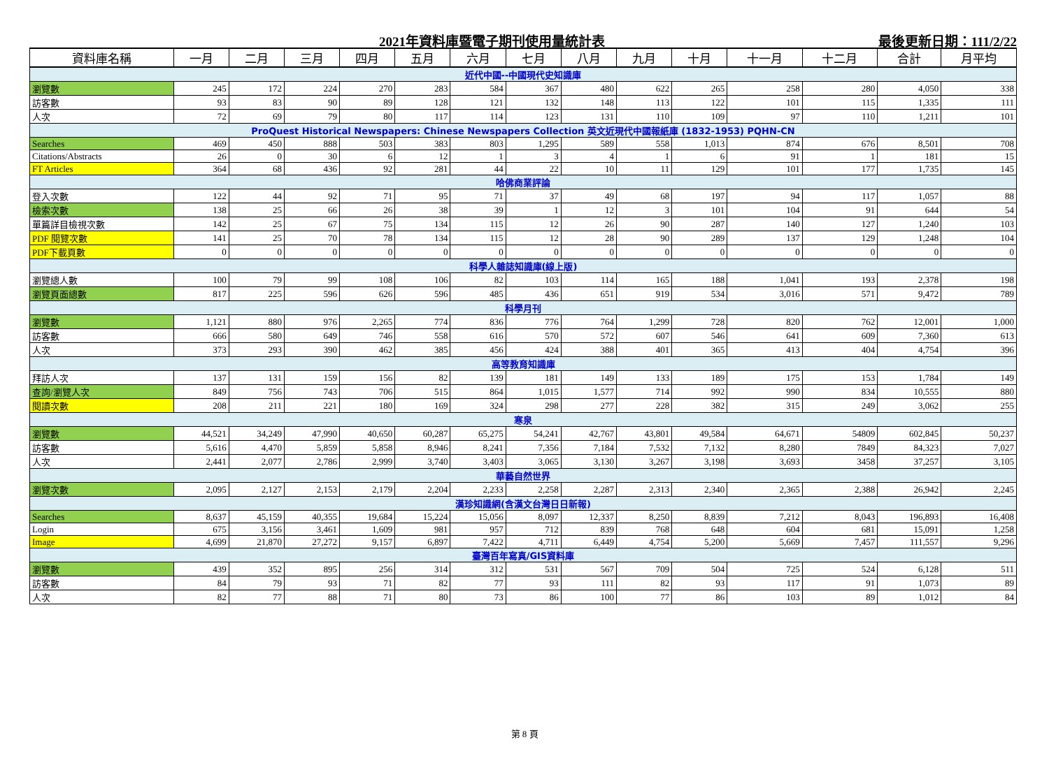2021年資料庫暨電子期刊使用量統計表 最後更新日期：111/2/22
| 資料庫名稱 | 一月 | 二月 | 三月 | 四月 | 五月 | 六月 | 七月 | 八月 | 九月 | 十月 | 十一月 | 十二月 | 合計 | 月平均 |
| --- | --- | --- | --- | --- | --- | --- | --- | --- | --- | --- | --- | --- | --- | --- |
| 近代中國--中國現代史知識庫 | | | | | | | | | | | | | | |
| 瀏覽數 | 245 | 172 | 224 | 270 | 283 | 584 | 367 | 480 | 622 | 265 | 258 | 280 | 4,050 | 338 |
| 訪客數 | 93 | 83 | 90 | 89 | 128 | 121 | 132 | 148 | 113 | 122 | 101 | 115 | 1,335 | 111 |
| 人次 | 72 | 69 | 79 | 80 | 117 | 114 | 123 | 131 | 110 | 109 | 97 | 110 | 1,211 | 101 |
| ProQuest Historical Newspapers: Chinese Newspapers Collection 英文近現代中國報紙庫 (1832-1953) PQHN-CN | | | | | | | | | | | | | | |
| Searches | 469 | 450 | 888 | 503 | 383 | 803 | 1,295 | 589 | 558 | 1,013 | 874 | 676 | 8,501 | 708 |
| Citations/Abstracts | 26 | 0 | 30 | 6 | 12 | 1 | 3 | 4 | 1 | 6 | 91 | 1 | 181 | 15 |
| FT Articles | 364 | 68 | 436 | 92 | 281 | 44 | 22 | 10 | 11 | 129 | 101 | 177 | 1,735 | 145 |
| 哈佛商業評論 | | | | | | | | | | | | | | |
| 登入次數 | 122 | 44 | 92 | 71 | 95 | 71 | 37 | 49 | 68 | 197 | 94 | 117 | 1,057 | 88 |
| 檢索次數 | 138 | 25 | 66 | 26 | 38 | 39 | 1 | 12 | 3 | 101 | 104 | 91 | 644 | 54 |
| 單篇詳目檢視次數 | 142 | 25 | 67 | 75 | 134 | 115 | 12 | 26 | 90 | 287 | 140 | 127 | 1,240 | 103 |
| PDF 閱覽次數 | 141 | 25 | 70 | 78 | 134 | 115 | 12 | 28 | 90 | 289 | 137 | 129 | 1,248 | 104 |
| PDF下載頁數 | 0 | 0 | 0 | 0 | 0 | 0 | 0 | 0 | 0 | 0 | 0 | 0 | 0 | 0 |
| 科學人雜誌知識庫(線上版) | | | | | | | | | | | | | | |
| 瀏覽總人數 | 100 | 79 | 99 | 108 | 106 | 82 | 103 | 114 | 165 | 188 | 1,041 | 193 | 2,378 | 198 |
| 瀏覽頁面總數 | 817 | 225 | 596 | 626 | 596 | 485 | 436 | 651 | 919 | 534 | 3,016 | 571 | 9,472 | 789 |
| 科學月刊 | | | | | | | | | | | | | | |
| 瀏覽數 | 1,121 | 880 | 976 | 2,265 | 774 | 836 | 776 | 764 | 1,299 | 728 | 820 | 762 | 12,001 | 1,000 |
| 訪客數 | 666 | 580 | 649 | 746 | 558 | 616 | 570 | 572 | 607 | 546 | 641 | 609 | 7,360 | 613 |
| 人次 | 373 | 293 | 390 | 462 | 385 | 456 | 424 | 388 | 401 | 365 | 413 | 404 | 4,754 | 396 |
| 高等教育知識庫 | | | | | | | | | | | | | | |
| 拜訪人次 | 137 | 131 | 159 | 156 | 82 | 139 | 181 | 149 | 133 | 189 | 175 | 153 | 1,784 | 149 |
| 查詢/瀏覽人次 | 849 | 756 | 743 | 706 | 515 | 864 | 1,015 | 1,577 | 714 | 992 | 990 | 834 | 10,555 | 880 |
| 閱讀次數 | 208 | 211 | 221 | 180 | 169 | 324 | 298 | 277 | 228 | 382 | 315 | 249 | 3,062 | 255 |
| 寒泉 | | | | | | | | | | | | | | |
| 瀏覽數 | 44,521 | 34,249 | 47,990 | 40,650 | 60,287 | 65,275 | 54,241 | 42,767 | 43,801 | 49,584 | 64,671 | 54809 | 602,845 | 50,237 |
| 訪客數 | 5,616 | 4,470 | 5,859 | 5,858 | 8,946 | 8,241 | 7,356 | 7,184 | 7,532 | 7,132 | 8,280 | 7849 | 84,323 | 7,027 |
| 人次 | 2,441 | 2,077 | 2,786 | 2,999 | 3,740 | 3,403 | 3,065 | 3,130 | 3,267 | 3,198 | 3,693 | 3458 | 37,257 | 3,105 |
| 華藝自然世界 | | | | | | | | | | | | | | |
| 瀏覽次數 | 2,095 | 2,127 | 2,153 | 2,179 | 2,204 | 2,233 | 2,258 | 2,287 | 2,313 | 2,340 | 2,365 | 2,388 | 26,942 | 2,245 |
| 漢珍知識網(含漢文台灣日日新報) | | | | | | | | | | | | | | |
| Searches | 8,637 | 45,159 | 40,355 | 19,684 | 15,224 | 15,056 | 8,097 | 12,337 | 8,250 | 8,839 | 7,212 | 8,043 | 196,893 | 16,408 |
| Login | 675 | 3,156 | 3,461 | 1,609 | 981 | 957 | 712 | 839 | 768 | 648 | 604 | 681 | 15,091 | 1,258 |
| Image | 4,699 | 21,870 | 27,272 | 9,157 | 6,897 | 7,422 | 4,711 | 6,449 | 4,754 | 5,200 | 5,669 | 7,457 | 111,557 | 9,296 |
| 臺灣百年寫真/GIS資料庫 | | | | | | | | | | | | | | |
| 瀏覽數 | 439 | 352 | 895 | 256 | 314 | 312 | 531 | 567 | 709 | 504 | 725 | 524 | 6,128 | 511 |
| 訪客數 | 84 | 79 | 93 | 71 | 82 | 77 | 93 | 111 | 82 | 93 | 117 | 91 | 1,073 | 89 |
| 人次 | 82 | 77 | 88 | 71 | 80 | 73 | 86 | 100 | 77 | 86 | 103 | 89 | 1,012 | 84 |
第 8 頁